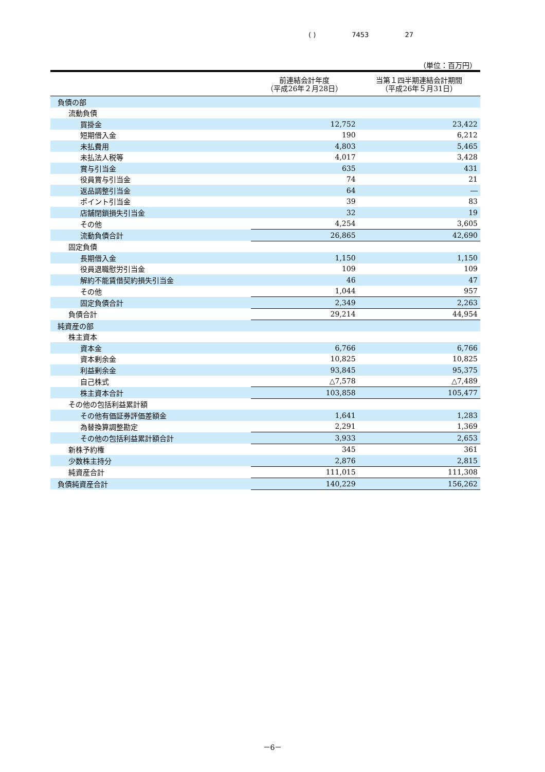( ) 7453 27
（単位：百万円）
| | 前連結会計年度 （平成26年２月28日） | 当第１四半期連結会計期間 （平成26年５月31日） |
| --- | --- | --- |
| 負債の部 | | |
| 流動負債 | | |
| 買掛金 | 12,752 | 23,422 |
| 短期借入金 | 190 | 6,212 |
| 未払費用 | 4,803 | 5,465 |
| 未払法人税等 | 4,017 | 3,428 |
| 賞与引当金 | 635 | 431 |
| 役員賞与引当金 | 74 | 21 |
| 返品調整引当金 | 64 | ― |
| ポイント引当金 | 39 | 83 |
| 店舗閉鎖損失引当金 | 32 | 19 |
| その他 | 4,254 | 3,605 |
| 流動負債合計 | 26,865 | 42,690 |
| 固定負債 | | |
| 長期借入金 | 1,150 | 1,150 |
| 役員退職慰労引当金 | 109 | 109 |
| 解約不能賃借契約損失引当金 | 46 | 47 |
| その他 | 1,044 | 957 |
| 固定負債合計 | 2,349 | 2,263 |
| 負債合計 | 29,214 | 44,954 |
| 純資産の部 | | |
| 株主資本 | | |
| 資本金 | 6,766 | 6,766 |
| 資本剰余金 | 10,825 | 10,825 |
| 利益剰余金 | 93,845 | 95,375 |
| 自己株式 | △7,578 | △7,489 |
| 株主資本合計 | 103,858 | 105,477 |
| その他の包括利益累計額 | | |
| その他有価証券評価差額金 | 1,641 | 1,283 |
| 為替換算調整勘定 | 2,291 | 1,369 |
| その他の包括利益累計額合計 | 3,933 | 2,653 |
| 新株予約権 | 345 | 361 |
| 少数株主持分 | 2,876 | 2,815 |
| 純資産合計 | 111,015 | 111,308 |
| 負債純資産合計 | 140,229 | 156,262 |
－6－